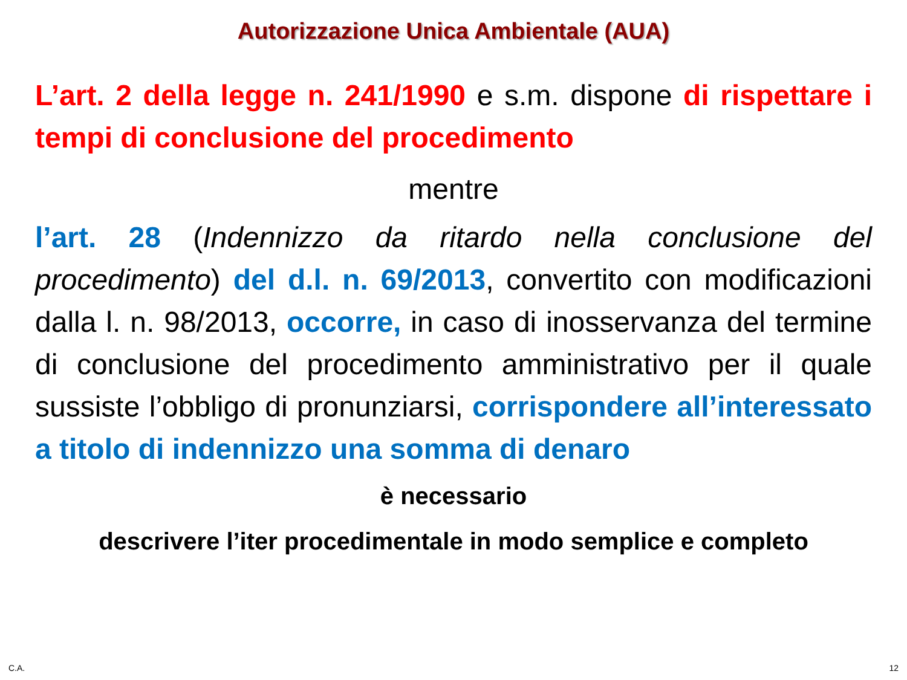Autorizzazione Unica Ambientale (AUA)
L’art. 2 della legge n. 241/1990 e s.m. dispone di rispettare i tempi di conclusione del procedimento
mentre
l’art. 28 (Indennizzo da ritardo nella conclusione del procedimento) del d.l. n. 69/2013, convertito con modificazioni dalla l. n. 98/2013, occorre, in caso di inosservanza del termine di conclusione del procedimento amministrativo per il quale sussiste l’obbligo di pronunziarsi, corrispondere all’interessato a titolo di indennizzo una somma di denaro
è necessario
descrivere l’iter procedimentale in modo semplice e completo
C.A. 12